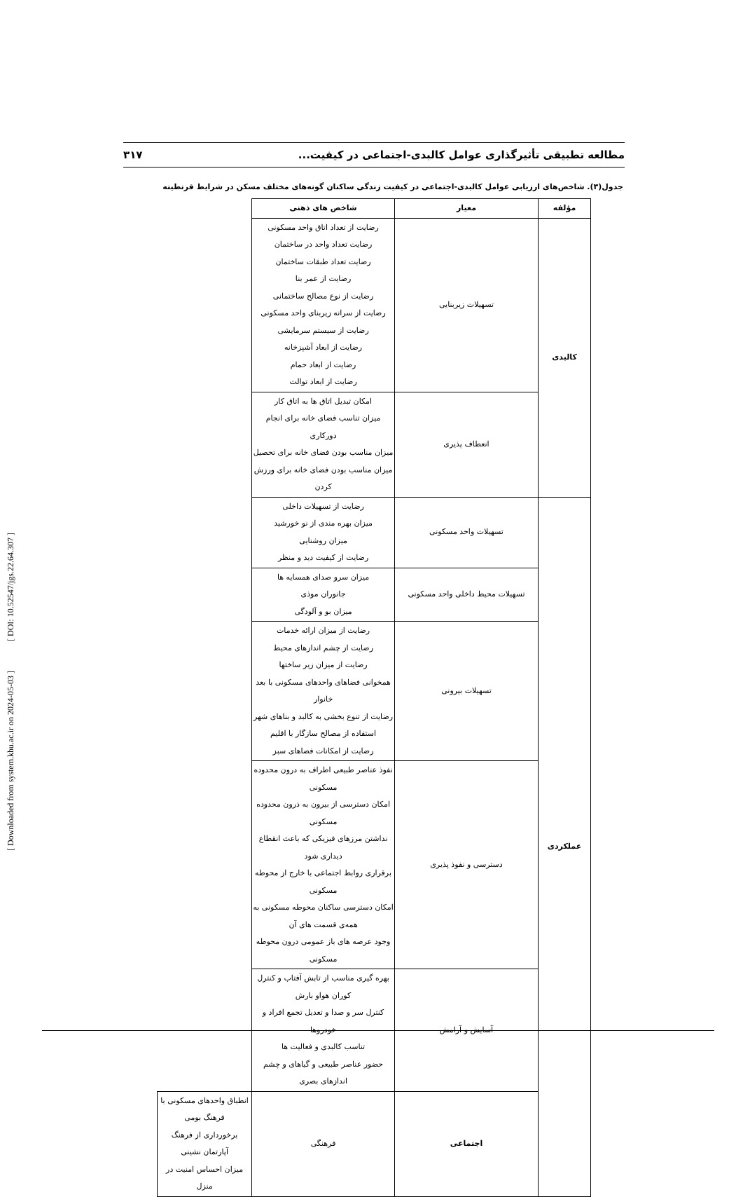[ Downloaded from system.khu.ac.ir on 2024-05-03 ] [ DOI: 10.52547/jgs.22.64.307 ]
مطالعه تطبیقی تأثیرگذاری عوامل کالبدی-اجتماعی در کیفیت... ۳۱۷
جدول(۳). شاخص‌های ارزیابی عوامل کالبدی-اجتماعی در کیفیت زندگی ساکنان گونه‌های مختلف مسکن در شرایط قرنطینه
| مؤلفه | معیار | شاخص های ذهنی | |
| --- | --- | --- | --- |
| کالبدی | تسهیلات زیربنایی | رضایت از تعداد اتاق واحد مسکونی رضایت تعداد واحد در ساختمان رضایت تعداد طبقات ساختمان رضایت از عمر بنا رضایت از نوع مصالح ساختمانی رضایت از سرانه زیربنای واحد مسکونی رضایت از سیستم سرمایشی رضایت از ابعاد آشپزخانه رضایت از ابعاد حمام رضایت از ابعاد توالت | |
| | انعطاف پذیری | امکان تبدیل اتاق ها به اتاق کار میزان تناسب فضای خانه برای انجام دورکاری میزان مناسب بودن فضای خانه برای تحصیل میزان مناسب بودن فضای خانه برای ورزش کردن | |
| عملکردی | تسهیلات واحد مسکونی | رضایت از تسهیلات داخلی میزان بهره مندی از نو خورشید میزان روشنایی رضایت از کیفیت دید و منظر | |
| | تسهیلات محیط داخلی واحد مسکونی | میزان سرو صدای همسایه ها جانوران موذی میزان بو و آلودگی | |
| | تسهیلات بیرونی | رضایت از میزان ارائه خدمات رضایت از چشم اندازهای محیط رضایت از میزان زیر ساختها همخوانی فضاهای واحدهای مسکونی با بعد خانوار رضایت از تنوع بخشی به کالبد و بناهای شهر استفاده از مصالح سازگار با اقلیم رضایت از امکانات فضاهای سبز | |
| | دسترسی و نفوذ پذیری | نفوذ عناصر طبیعی اطراف به درون محدوده مسکونی امکان دسترسی از بیرون به ذرون محدوده مسکونی نداشتن مرزهای فیزیکی که باعث انقطاع دیداری شود برقراری روابط اجتماعی با خارج از محوطه مسکونی امکان دسترسی ساکنان محوطه مسکونی به همه‌ی قسمت های آن وجود عرصه های باز عمومی درون محوطه مسکونی | |
| | آسایش و آرامش | بهره گیری مناسب از تابش آفتاب و کنترل کوران هواو بارش کنترل سر و صدا و تعدیل تجمع افراد و خودروها تناسب کالبدی و فعالیت ها حضور عناصر طبیعی و گیاهای و چشم اندازهای بصری | |
| | اجتماعی | فرهنگی | انطباق واحدهای مسکونی با فرهنگ بومی برخورداری از فرهنگ آپارتمان نشینی میزان احساس امنیت در منزل |